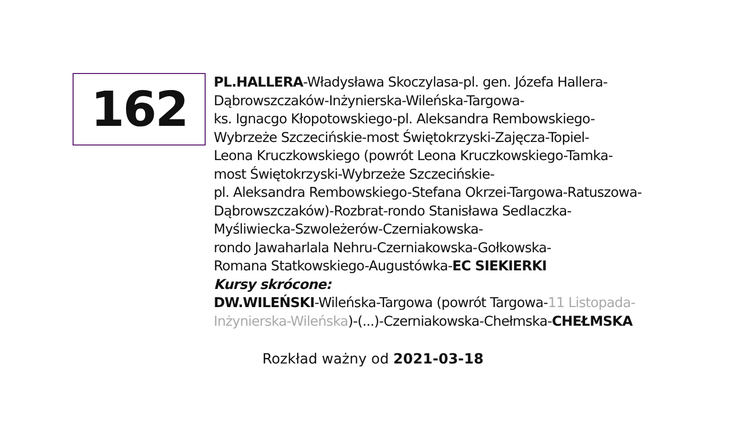162
PL.HALLERA-Władysława Skoczylasa-pl. gen. Józefa Hallera-
Dąbrowszczaków-Inżynierska-Wileńska-Targowa-
ks. Ignacgo Kłopotowskiego-pl. Aleksandra Rembowskiego-
Wybrzeże Szczecińskie-most Świętokrzyski-Zajęcza-Topiel-
Leona Kruczkowskiego (powrót Leona Kruczkowskiego-Tamka-
most Świętokrzyski-Wybrzeże Szczecińskie-
pl. Aleksandra Rembowskiego-Stefana Okrzei-Targowa-Ratuszowa-
Dąbrowszczaków)-Rozbrat-rondo Stanisława Sedlaczka-
Myśliwiecka-Szwoleżerów-Czerniakowska-
rondo Jawaharlala Nehru-Czerniakowska-Gołkowska-
Romana Statkowskiego-Augustówka-EC SIEKIERKI
Kursy skrócone:
DW.WILEŃSKI-Wileńska-Targowa (powrót Targowa-11 Listopada-
Inżynierska-Wileńska)-(...)-Czerniakowska-Chełmska-CHEŁMSKA
Rozkład ważny od 2021-03-18